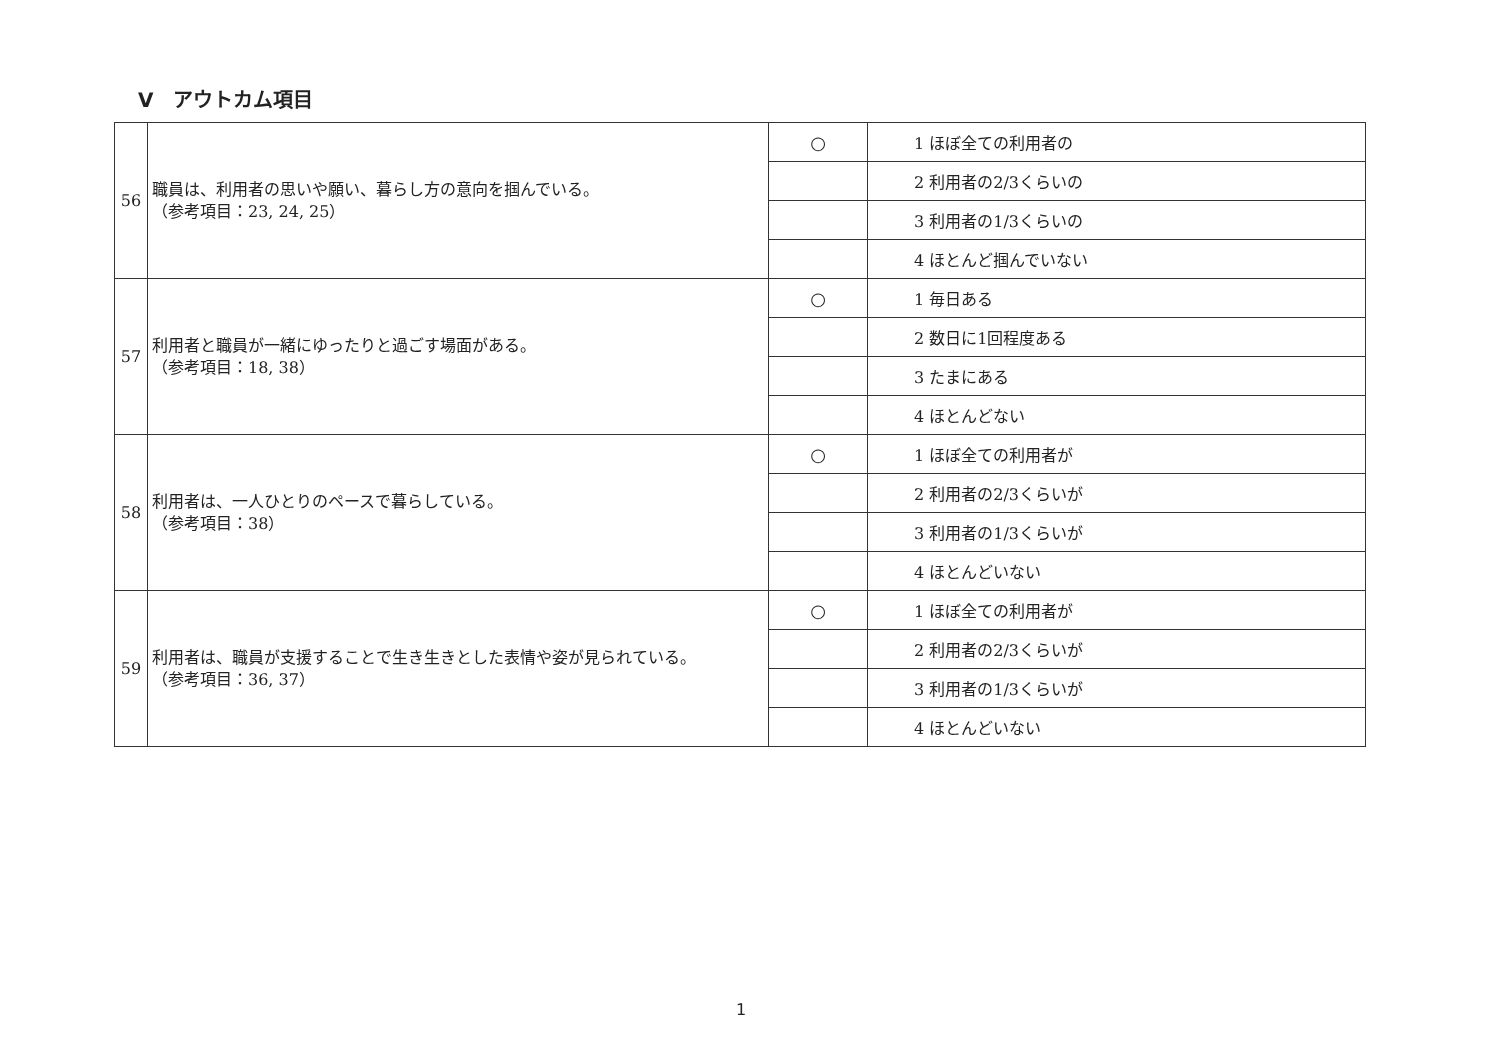V　アウトカム項目
| 56 | 職員は、利用者の思いや願い、暮らし方の意向を掴んでいる。 （参考項目：23, 24, 25） | ○ | 1 ほぼ全ての利用者の |
| | | | 2 利用者の2/3くらいの |
| | | | 3 利用者の1/3くらいの |
| | | | 4 ほとんど掴んでいない |
| 57 | 利用者と職員が一緒にゆったりと過ごす場面がある。 （参考項目：18, 38） | ○ | 1 毎日ある |
| | | | 2 数日に1回程度ある |
| | | | 3 たまにある |
| | | | 4 ほとんどない |
| 58 | 利用者は、一人ひとりのペースで暮らしている。 （参考項目：38） | ○ | 1 ほぼ全ての利用者が |
| | | | 2 利用者の2/3くらいが |
| | | | 3 利用者の1/3くらいが |
| | | | 4 ほとんどいない |
| 59 | 利用者は、職員が支援することで生き生きとした表情や姿が見られている。 （参考項目：36, 37） | ○ | 1 ほぼ全ての利用者が |
| | | | 2 利用者の2/3くらいが |
| | | | 3 利用者の1/3くらいが |
| | | | 4 ほとんどいない |
1